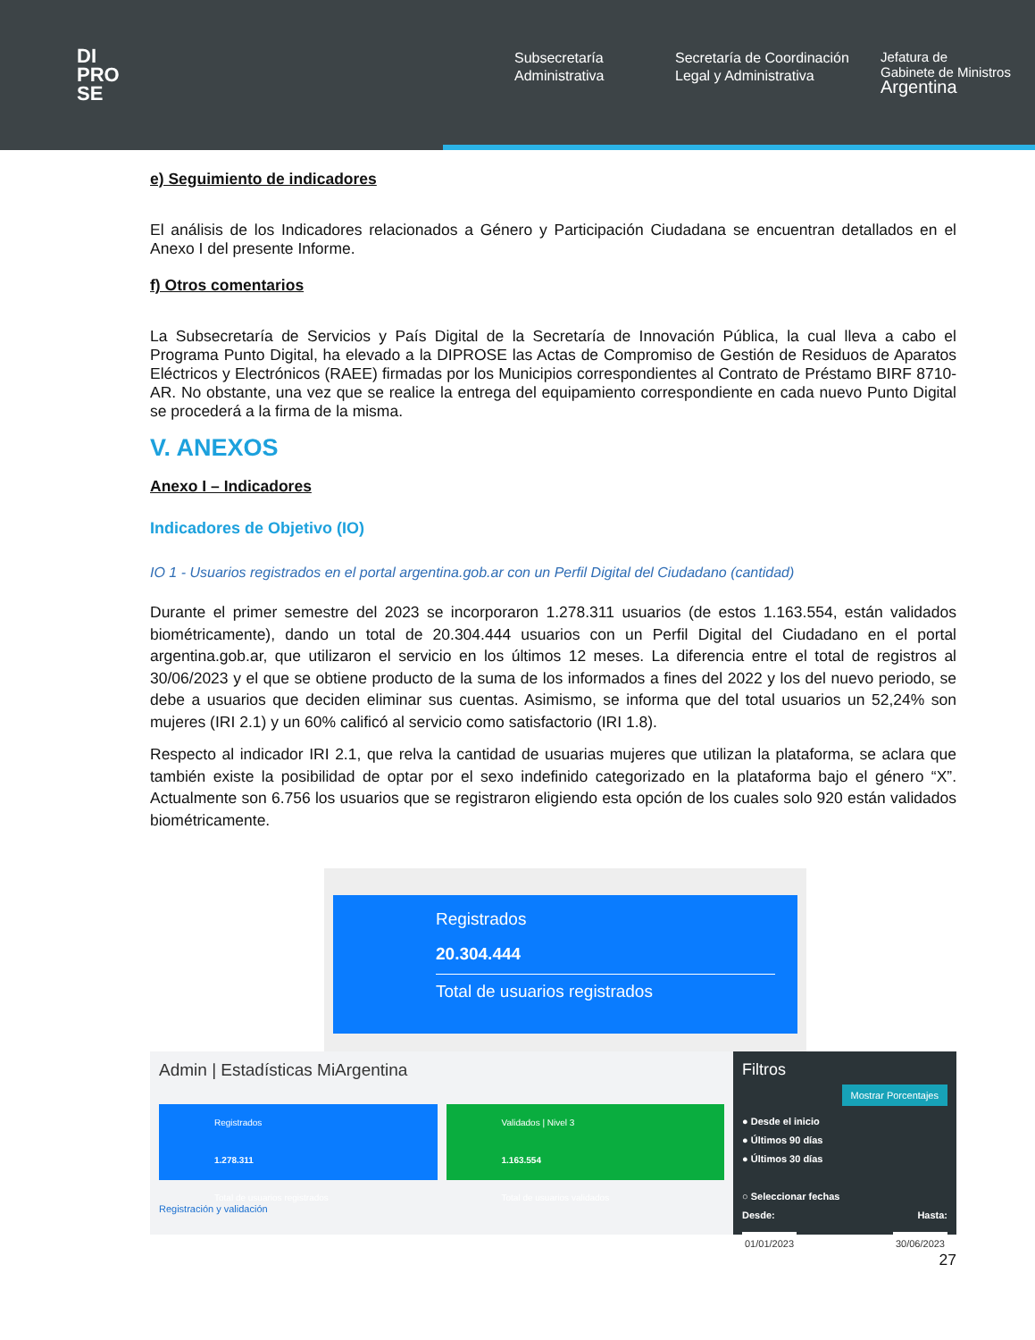DI
PRO
SE
Subsecretaría Administrativa
Secretaría de Coordinación Legal y Administrativa
Jefatura de
Gabinete de Ministros
Argentina
e) Seguimiento de indicadores
El análisis de los Indicadores relacionados a Género y Participación Ciudadana se encuentran detallados en el Anexo I del presente Informe.
f) Otros comentarios
La Subsecretaría de Servicios y País Digital de la Secretaría de Innovación Pública, la cual lleva a cabo el Programa Punto Digital, ha elevado a la DIPROSE las Actas de Compromiso de Gestión de Residuos de Aparatos Eléctricos y Electrónicos (RAEE) firmadas por los Municipios correspondientes al Contrato de Préstamo BIRF 8710-AR. No obstante, una vez que se realice la entrega del equipamiento correspondiente en cada nuevo Punto Digital se procederá a la firma de la misma.
V. ANEXOS
Anexo I – Indicadores
Indicadores de Objetivo (IO)
IO 1 - Usuarios registrados en el portal argentina.gob.ar con un Perfil Digital del Ciudadano (cantidad)
Durante el primer semestre del 2023 se incorporaron 1.278.311 usuarios (de estos 1.163.554, están validados biométricamente), dando un total de 20.304.444 usuarios con un Perfil Digital del Ciudadano en el portal argentina.gob.ar, que utilizaron el servicio en los últimos 12 meses. La diferencia entre el total de registros al 30/06/2023 y el que se obtiene producto de la suma de los informados a fines del 2022 y los del nuevo periodo, se debe a usuarios que deciden eliminar sus cuentas. Asimismo, se informa que del total usuarios un 52,24% son mujeres (IRI 2.1) y un 60% calificó al servicio como satisfactorio (IRI 1.8).
Respecto al indicador IRI 2.1, que relva la cantidad de usuarias mujeres que utilizan la plataforma, se aclara que también existe la posibilidad de optar por el sexo indefinido categorizado en la plataforma bajo el género “X”. Actualmente son 6.756 los usuarios que se registraron eligiendo esta opción de los cuales solo 920 están validados biométricamente.
Registrados
20.304.444
Total de usuarios registrados
Admin | Estadísticas MiArgentina
Registrados
1.278.311
Total de usuarios registrados
Validados | Nivel 3
1.163.554
Total de usuarios validados
Registración y validación
Filtros
Mostrar Porcentajes
● Desde el inicio
● Últimos 90 días
● Últimos 30 días
○ Seleccionar fechas
Desde: Hasta:
01/01/2023 30/06/2023
27